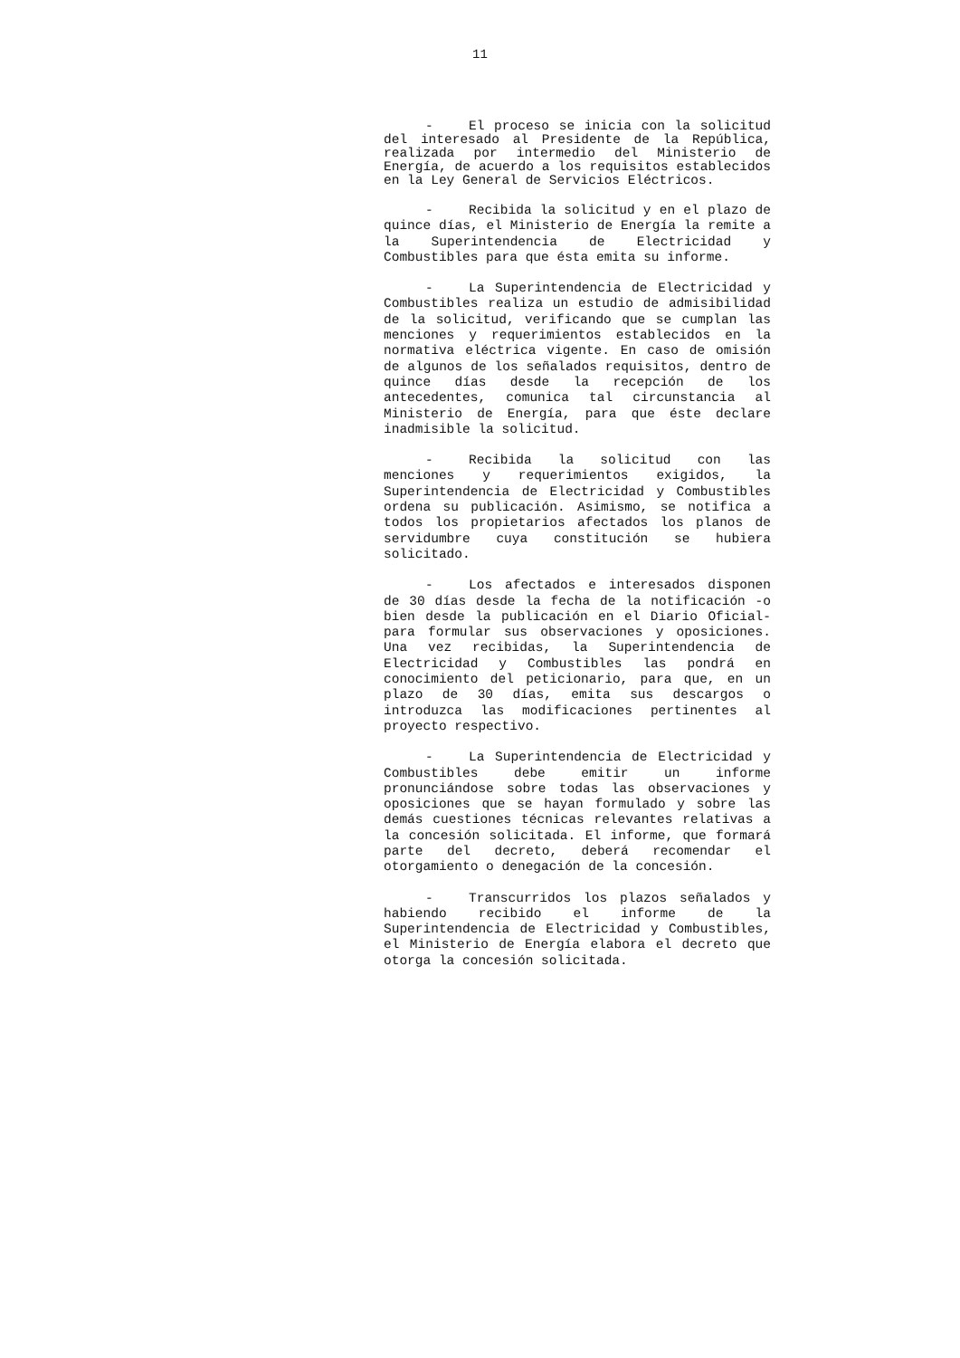11
- El proceso se inicia con la solicitud del interesado al Presidente de la República, realizada por intermedio del Ministerio de Energía, de acuerdo a los requisitos establecidos en la Ley General de Servicios Eléctricos.
- Recibida la solicitud y en el plazo de quince días, el Ministerio de Energía la remite a la Superintendencia de Electricidad y Combustibles para que ésta emita su informe.
- La Superintendencia de Electricidad y Combustibles realiza un estudio de admisibilidad de la solicitud, verificando que se cumplan las menciones y requerimientos establecidos en la normativa eléctrica vigente. En caso de omisión de algunos de los señalados requisitos, dentro de quince días desde la recepción de los antecedentes, comunica tal circunstancia al Ministerio de Energía, para que éste declare inadmisible la solicitud.
- Recibida la solicitud con las menciones y requerimientos exigidos, la Superintendencia de Electricidad y Combustibles ordena su publicación. Asimismo, se notifica a todos los propietarios afectados los planos de servidumbre cuya constitución se hubiera solicitado.
- Los afectados e interesados disponen de 30 días desde la fecha de la notificación -o bien desde la publicación en el Diario Oficial- para formular sus observaciones y oposiciones. Una vez recibidas, la Superintendencia de Electricidad y Combustibles las pondrá en conocimiento del peticionario, para que, en un plazo de 30 días, emita sus descargos o introduzca las modificaciones pertinentes al proyecto respectivo.
- La Superintendencia de Electricidad y Combustibles debe emitir un informe pronunciándose sobre todas las observaciones y oposiciones que se hayan formulado y sobre las demás cuestiones técnicas relevantes relativas a la concesión solicitada. El informe, que formará parte del decreto, deberá recomendar el otorgamiento o denegación de la concesión.
- Transcurridos los plazos señalados y habiendo recibido el informe de la Superintendencia de Electricidad y Combustibles, el Ministerio de Energía elabora el decreto que otorga la concesión solicitada.